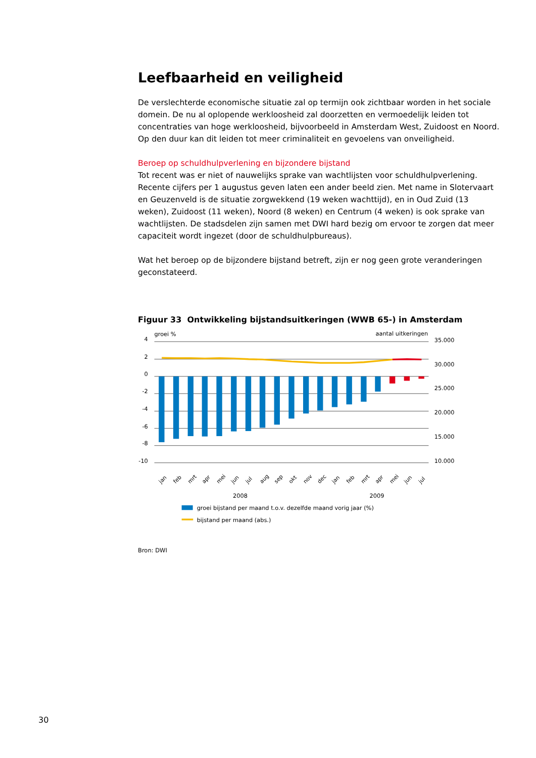Leefbaarheid en veiligheid
De verslechterde economische situatie zal op termijn ook zichtbaar worden in het sociale domein. De nu al oplopende werkloosheid zal doorzetten en vermoedelijk leiden tot concentraties van hoge werkloosheid, bijvoorbeeld in Amsterdam West, Zuidoost en Noord. Op den duur kan dit leiden tot meer criminaliteit en gevoelens van onveiligheid.
Beroep op schuldhulpverlening en bijzondere bijstand
Tot recent was er niet of nauwelijks sprake van wachtlijsten voor schuldhulpverlening. Recente cijfers per 1 augustus geven laten een ander beeld zien. Met name in Slotervaart en Geuzenveld is de situatie zorgwekkend (19 weken wachttijd), en in Oud Zuid (13 weken), Zuidoost (11 weken), Noord (8 weken) en Centrum (4 weken) is ook sprake van wachtlijsten. De stadsdelen zijn samen met DWI hard bezig om ervoor te zorgen dat meer capaciteit wordt ingezet (door de schuldhulpbureaus).
Wat het beroep op de bijzondere bijstand betreft, zijn er nog geen grote veranderingen geconstateerd.
Figuur 33 Ontwikkeling bijstandsuitkeringen (WWB 65-) in Amsterdam
groei %
aantal uitkeringen
4
2
0
-2
-4
-6
-8
-10
35.000
30.000
25.000
20.000
15.000
10.000
jan
feb
mrt
apr
mei
jun
jul
aug
sep
okt
nov
dec
jan
feb
mrt
apr
mei
jun
jul
2008
2009
groei bijstand per maand t.o.v. dezelfde maand vorig jaar (%)
bijstand per maand (abs.)
Bron: DWI
30